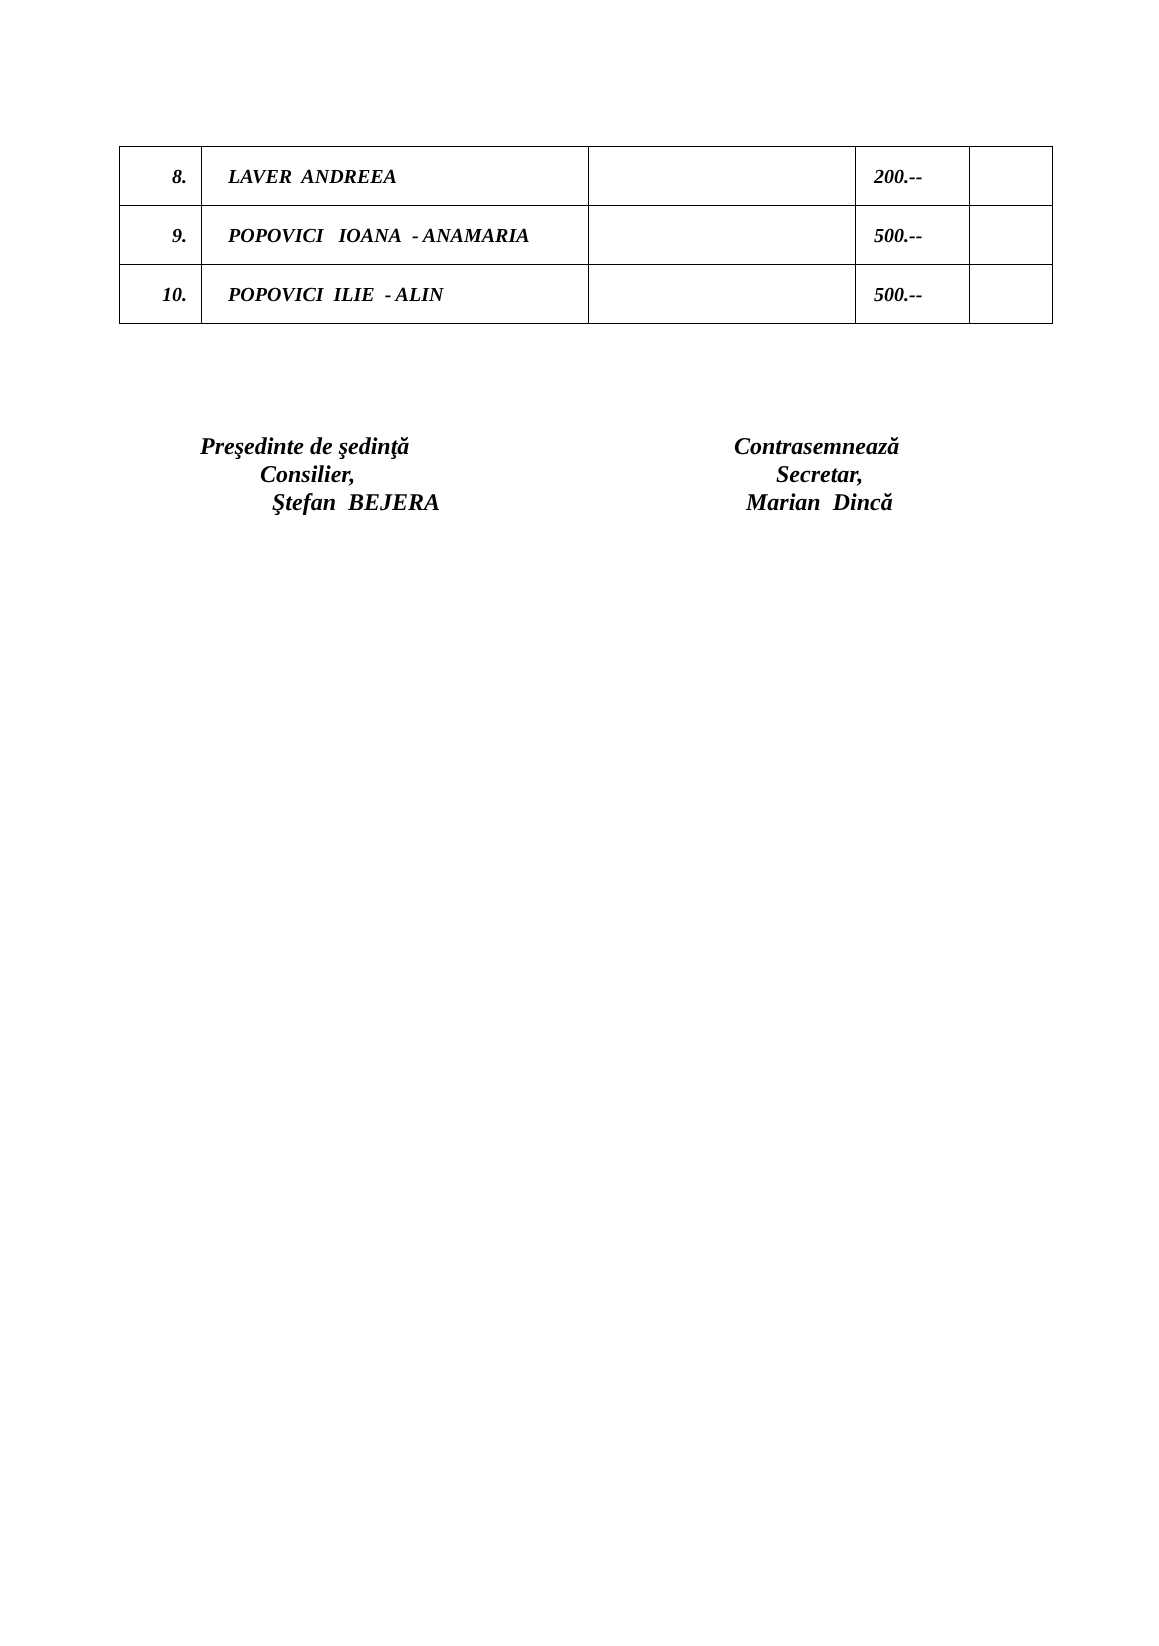| 8. | LAVER ANDREEA | | 200.-- | |
| 9. | POPOVICI IOANA - ANAMARIA | | 500.-- | |
| 10. | POPOVICI ILIE - ALIN | | 500.-- | |
Preşedinte de şedinţă
Consilier,
Ştefan BEJERA
Contrasemnează
Secretar,
Marian Dincă